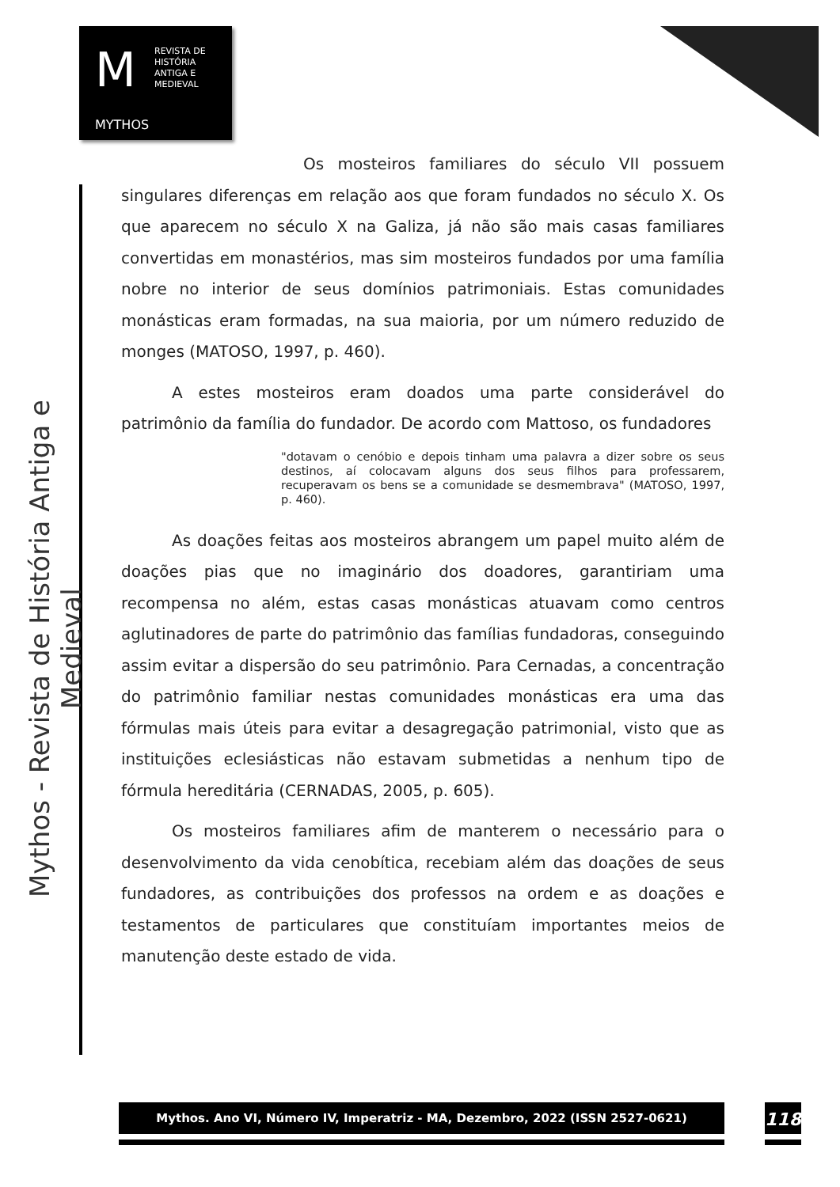M
REVISTA DE
HISTÓRIA
ANTIGA E
MEDIEVAL
MYTHOS
Mythos - Revista de História Antiga e Medieval
Os mosteiros familiares do século VII possuem singulares diferenças em relação aos que foram fundados no século X. Os que aparecem no século X na Galiza, já não são mais casas familiares convertidas em monastérios, mas sim mosteiros fundados por uma família nobre no interior de seus domínios patrimoniais. Estas comunidades monásticas eram formadas, na sua maioria, por um número reduzido de monges (MATOSO, 1997, p. 460).
A estes mosteiros eram doados uma parte considerável do patrimônio da família do fundador. De acordo com Mattoso, os fundadores
"dotavam o cenóbio e depois tinham uma palavra a dizer sobre os seus destinos, aí colocavam alguns dos seus filhos para professarem, recuperavam os bens se a comunidade se desmembrava" (MATOSO, 1997, p. 460).
As doações feitas aos mosteiros abrangem um papel muito além de doações pias que no imaginário dos doadores, garantiriam uma recompensa no além, estas casas monásticas atuavam como centros aglutinadores de parte do patrimônio das famílias fundadoras, conseguindo assim evitar a dispersão do seu patrimônio. Para Cernadas, a concentração do patrimônio familiar nestas comunidades monásticas era uma das fórmulas mais úteis para evitar a desagregação patrimonial, visto que as instituições eclesiásticas não estavam submetidas a nenhum tipo de fórmula hereditária (CERNADAS, 2005, p. 605).
Os mosteiros familiares afim de manterem o necessário para o desenvolvimento da vida cenobítica, recebiam além das doações de seus fundadores, as contribuições dos professos na ordem e as doações e testamentos de particulares que constituíam importantes meios de manutenção deste estado de vida.
Mythos. Ano VI, Número IV, Imperatriz - MA, Dezembro, 2022 (ISSN 2527-0621) 118